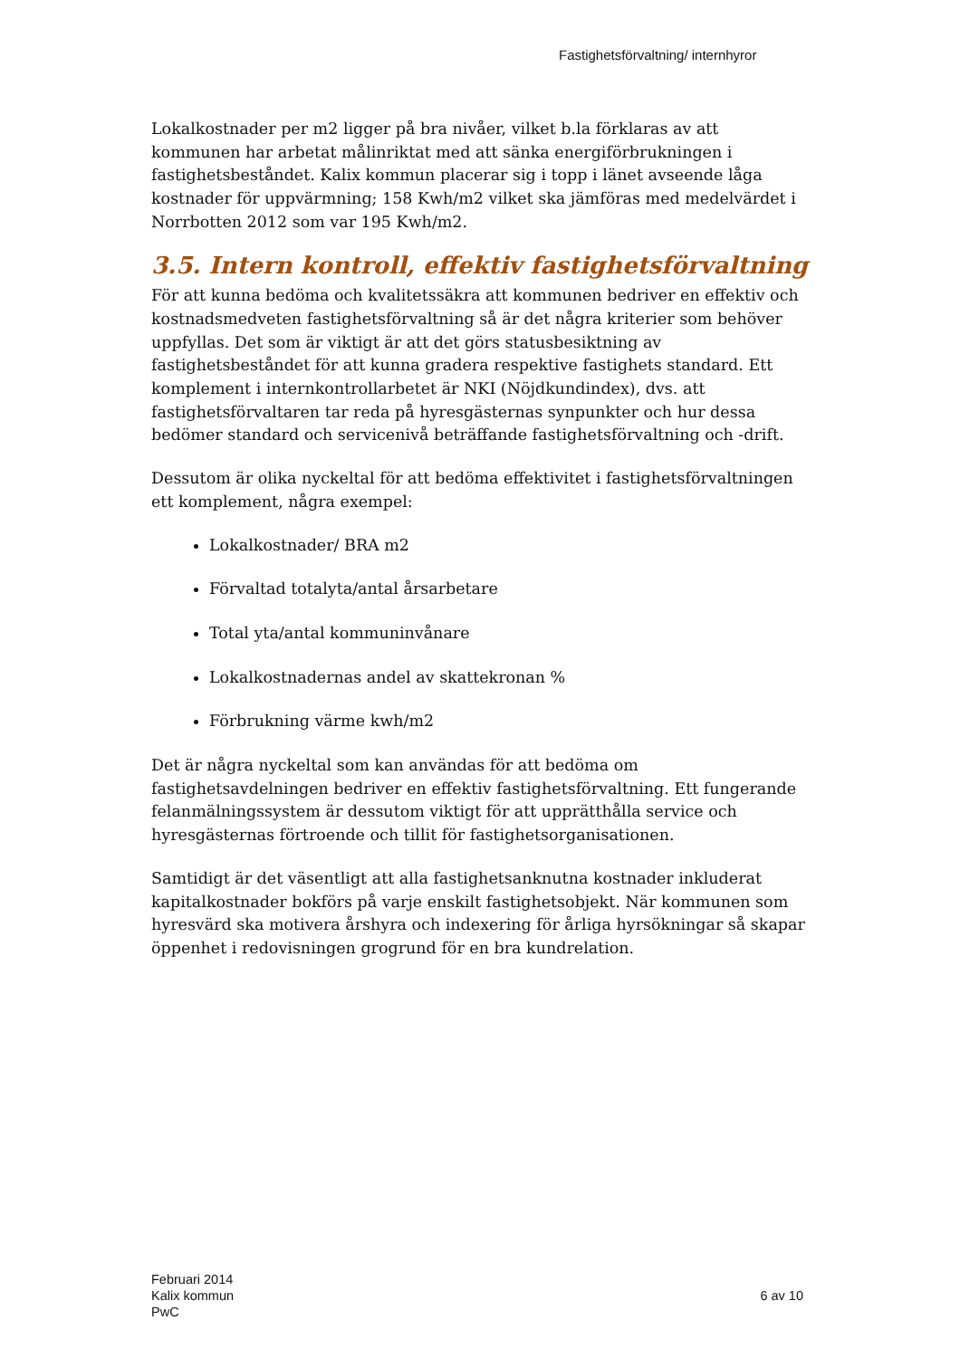Fastighetsförvaltning/ internhyror
Lokalkostnader per m2 ligger på bra nivåer, vilket b.la förklaras av att kommunen har arbetat målinriktat med att sänka energiförbrukningen i fastighetsbeståndet. Kalix kommun placerar sig i topp i länet avseende låga kostnader för uppvärmning; 158 Kwh/m2 vilket ska jämföras med medelvärdet i Norrbotten 2012 som var 195 Kwh/m2.
3.5. Intern kontroll, effektiv fastighetsförvaltning
För att kunna bedöma och kvalitetssäkra att kommunen bedriver en effektiv och kostnadsmedveten fastighetsförvaltning så är det några kriterier som behöver uppfyllas. Det som är viktigt är att det görs statusbesiktning av fastighetsbeståndet för att kunna gradera respektive fastighets standard. Ett komplement i internkontrollarbetet är NKI (Nöjdkundindex), dvs. att fastighetsförvaltaren tar reda på hyresgästernas synpunkter och hur dessa bedömer standard och servicenivå beträffande fastighetsförvaltning och -drift.
Dessutom är olika nyckeltal för att bedöma effektivitet i fastighetsförvaltningen ett komplement, några exempel:
Lokalkostnader/ BRA m2
Förvaltad totalyta/antal årsarbetare
Total yta/antal kommuninvånare
Lokalkostnadernas andel av skattekronan %
Förbrukning värme kwh/m2
Det är några nyckeltal som kan användas för att bedöma om fastighetsavdelningen bedriver en effektiv fastighetsförvaltning. Ett fungerande felanmälningssystem är dessutom viktigt för att upprätthålla service och hyresgästernas förtroende och tillit för fastighetsorganisationen.
Samtidigt är det väsentligt att alla fastighetsanknutna kostnader inkluderat kapitalkostnader bokförs på varje enskilt fastighetsobjekt. När kommunen som hyresvärd ska motivera årshyra och indexering för årliga hyrsökningar så skapar öppenhet i redovisningen grogrund för en bra kundrelation.
Februari 2014
Kalix kommun
PwC
6 av 10